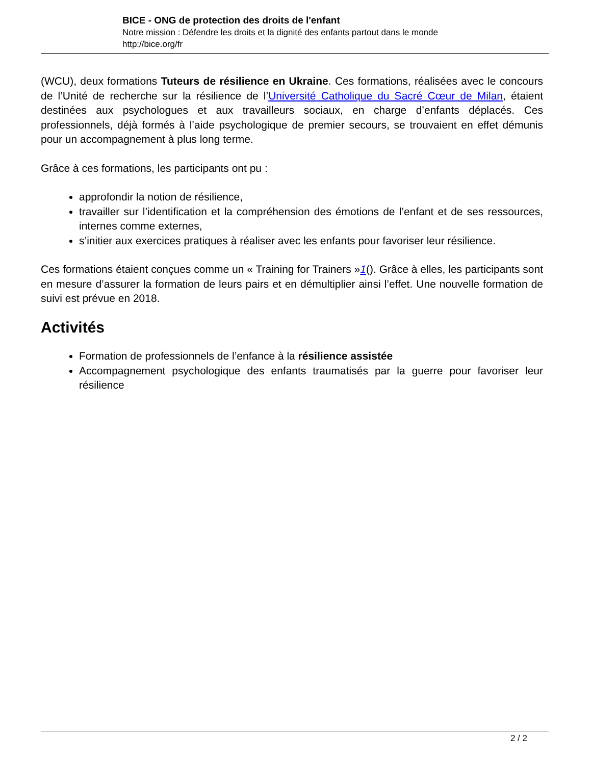BICE - ONG de protection des droits de l'enfant
Notre mission : Défendre les droits et la dignité des enfants partout dans le monde
http://bice.org/fr
(WCU), deux formations Tuteurs de résilience en Ukraine. Ces formations, réalisées avec le concours de l’Unité de recherche sur la résilience de l’Université Catholique du Sacré Cœur de Milan, étaient destinées aux psychologues et aux travailleurs sociaux, en charge d’enfants déplacés. Ces professionnels, déjà formés à l’aide psychologique de premier secours, se trouvaient en effet démunis pour un accompagnement à plus long terme.
Grâce à ces formations, les participants ont pu :
approfondir la notion de résilience,
travailler sur l’identification et la compréhension des émotions de l’enfant et de ses ressources, internes comme externes,
s’initier aux exercices pratiques à réaliser avec les enfants pour favoriser leur résilience.
Ces formations étaient conçues comme un « Training for Trainers »1(). Grâce à elles, les participants sont en mesure d’assurer la formation de leurs pairs et en démultiplier ainsi l’effet. Une nouvelle formation de suivi est prévue en 2018.
Activités
Formation de professionnels de l’enfance à la résilience assistée
Accompagnement psychologique des enfants traumatisés par la guerre pour favoriser leur résilience
2 / 2